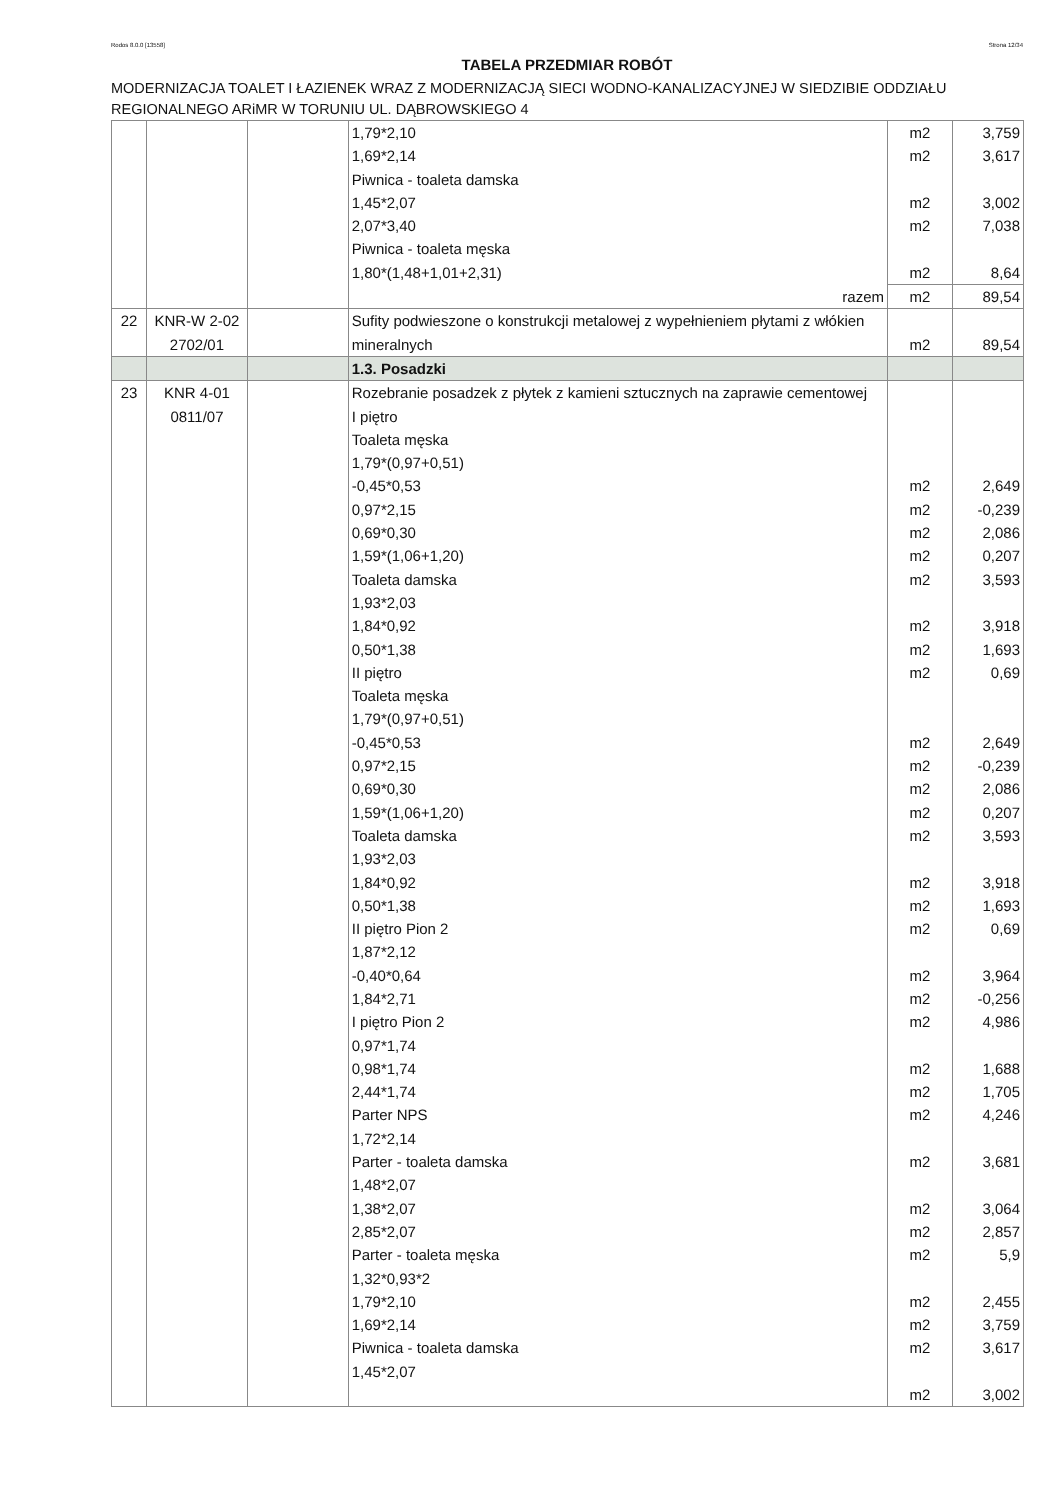Rodos 8.0.0 [13558] Strona 12/34
TABELA PRZEDMIAR ROBÓT
MODERNIZACJA TOALET I ŁAZIENEK WRAZ Z MODERNIZACJĄ SIECI WODNO-KANALIZACYJNEJ W SIEDZIBIE ODDZIAŁU REGIONALNEGO ARiMR W TORUNIU UL. DĄBROWSKIEGO 4
| | | | 1,79*2,10 1,69*2,14 Piwnica - toaleta damska 1,45*2,07 2,07*3,40 Piwnica - toaleta męska 1,80*(1,48+1,01+2,31) | m2 m2 m2 m2 m2 | 3,759 3,617 3,002 7,038 8,64 |
| | | | razem | m2 | 89,54 |
| 22 | KNR-W 2-02 2702/01 | | Sufity podwieszone o konstrukcji metalowej z wypełnieniem płytami z włókien mineralnych | m2 | 89,54 |
| | | | 1.3. Posadzki | | |
| 23 | KNR 4-01 0811/07 | | Rozebranie posadzek z płytek z kamieni sztucznych na zaprawie cementowej I piętro Toaleta męska 1,79*(0,97+0,51) -0,45*0,53 0,97*2,15 0,69*0,30 1,59*(1,06+1,20) Toaleta damska 1,93*2,03 1,84*0,92 0,50*1,38 II piętro Toaleta męska 1,79*(0,97+0,51) -0,45*0,53 0,97*2,15 0,69*0,30 1,59*(1,06+1,20) Toaleta damska 1,93*2,03 1,84*0,92 0,50*1,38 II piętro Pion 2 1,87*2,12 -0,40*0,64 1,84*2,71 I piętro Pion 2 0,97*1,74 0,98*1,74 2,44*1,74 Parter NPS 1,72*2,14 Parter - toaleta damska 1,48*2,07 1,38*2,07 2,85*2,07 Parter - toaleta męska 1,32*0,93*2 1,79*2,10 1,69*2,14 Piwnica - toaleta damska 1,45*2,07 | m2 m2 m2 m2 m2 m2 m2 m2 m2 m2 m2 m2 m2 m2 m2 m2 m2 m2 m2 m2 m2 m2 m2 m2 m2 m2 m2 m2 m2 m2 | 2,649 -0,239 2,086 0,207 3,593 3,918 1,693 0,69 2,649 -0,239 2,086 0,207 3,593 3,918 1,693 0,69 3,964 -0,256 4,986 1,688 1,705 4,246 3,681 3,064 2,857 5,9 2,455 3,759 3,617 3,002 |